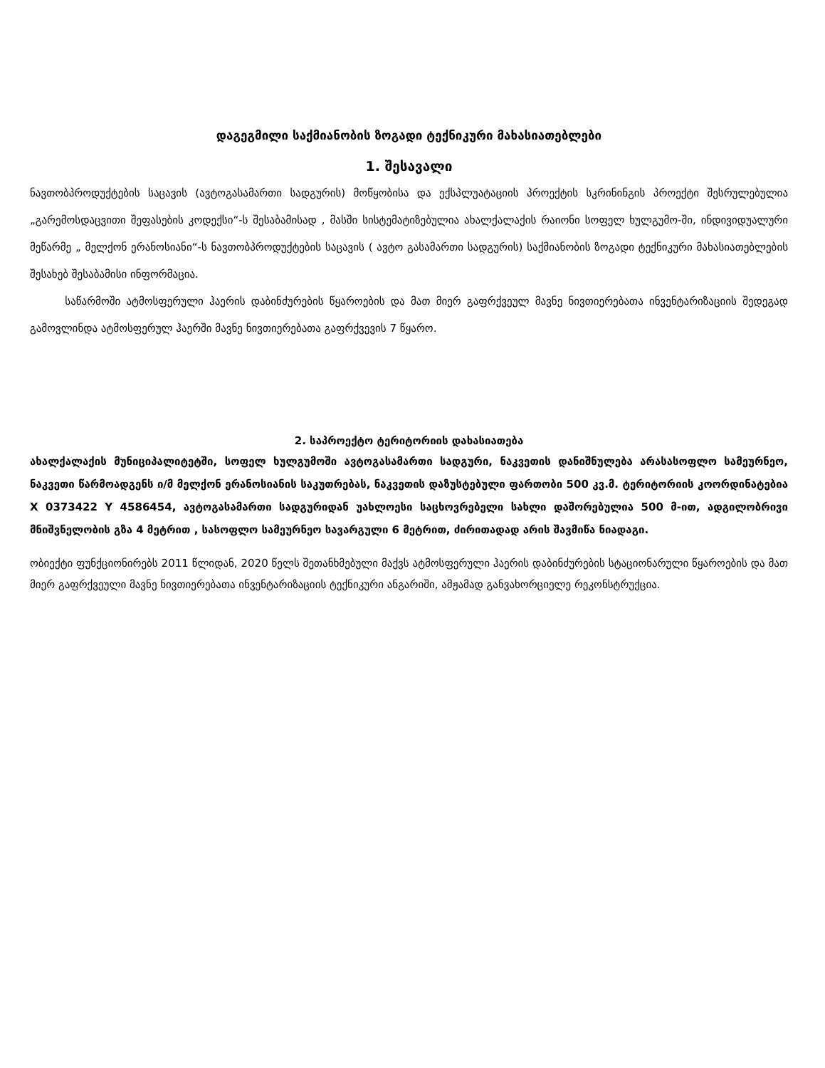დაგეგმილი საქმიანობის ზოგადი ტექნიკური მახასიათებლები
1. შესავალი
ნავთობპროდუქტების საცავის (ავტოგასამართი სადგურის) მოწყობისა და ექსპლუატაციის პროექტის სკრინინგის პროექტი შესრულებულია „გარემოსდაცვითი შეფასების კოდექსი“-ს შესაბამისად , მასში სისტემატიზებულია ახალქალაქის რაიონი სოფელ ხულგუმო-ში, ინდივიდუალური მეწარმე „ მელქონ ერანოსიანი“-ს ნავთობპროდუქტების საცავის ( ავტო გასამართი სადგურის) საქმიანობის ზოგადი ტექნიკური მახასიათებლების შესახებ შესაბამისი ინფორმაცია.
საწარმოში ატმოსფერული ჰაერის დაბინძურების წყაროების და მათ მიერ გაფრქვეულ მავნე ნივთიერებათა ინვენტარიზაციის შედეგად გამოვლინდა ატმოსფერულ ჰაერში მავნე ნივთიერებათა გაფრქვევის 7 წყარო.
2. საპროექტო ტერიტორიის დახასიათება
ახალქალაქის მუნიციპალიტეტში, სოფელ ხულგუმოში ავტოგასამართი სადგური, ნაკვეთის დანიშნულება არასასოფლო სამეურნეო, ნაკვეთი წარმოადგენს ი/მ მელქონ ერანოსიანის საკუთრებას, ნაკვეთის დაზუსტებული ფართობი 500 კვ.მ. ტერიტორიის კოორდინატებია X 0373422 Y 4586454, ავტოგასამართი სადგურიდან უახლოესი საცხოვრებელი სახლი დაშორებულია 500 მ-ით, ადგილობრივი მნიშვნელობის გზა 4 მეტრით , სასოფლო სამეურნეო სავარგული 6 მეტრით, ძირითადად არის შავმიწა ნიადაგი.
ობიექტი ფუნქციონირებს 2011 წლიდან, 2020 წელს შეთანხმებული მაქვს ატმოსფერული ჰაერის დაბინძურების სტაციონარული წყაროების და მათ მიერ გაფრქვეული მავნე ნივთიერებათა ინვენტარიზაციის ტექნიკური ანგარიში, ამჟამად განვახორციელე რეკონსტრუქცია.